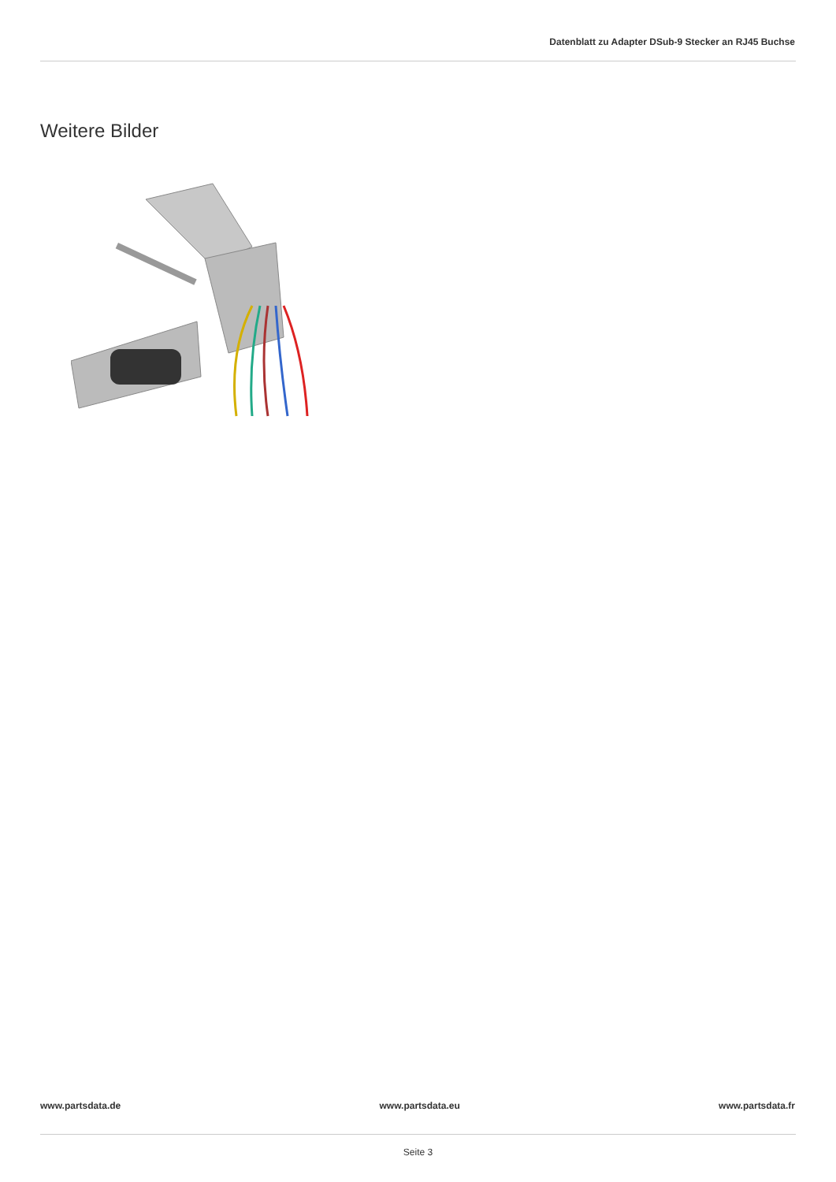Datenblatt zu Adapter DSub-9 Stecker an RJ45 Buchse
Weitere Bilder
www.partsdata.de www.partsdata.eu www.partsdata.fr
Seite 3